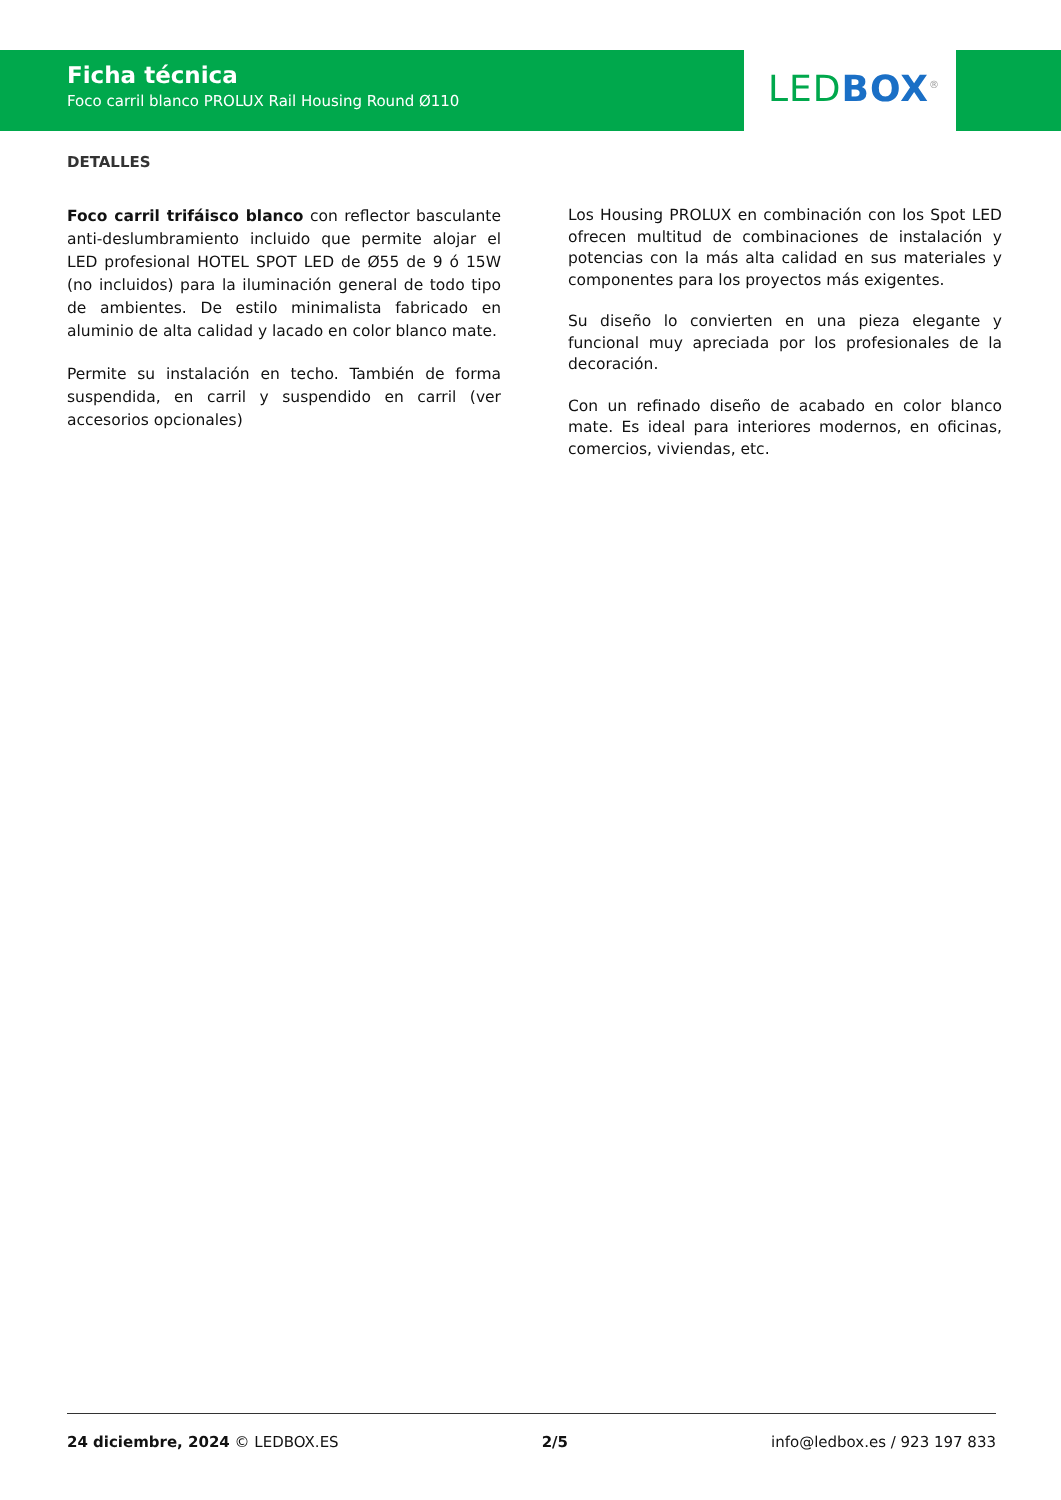Ficha técnica
Foco carril blanco PROLUX Rail Housing Round Ø110
LED BOX<sup>®</sup>
DETALLES
Foco carril trifáisco blanco con reflector basculante anti-deslumbramiento incluido que permite alojar el LED profesional HOTEL SPOT LED de Ø55 de 9 ó 15W (no incluidos) para la iluminación general de todo tipo de ambientes. De estilo minimalista fabricado en aluminio de alta calidad y lacado en color blanco mate.
Permite su instalación en techo. También de forma suspendida, en carril y suspendido en carril (ver accesorios opcionales)
Los Housing PROLUX en combinación con los Spot LED ofrecen multitud de combinaciones de instalación y potencias con la más alta calidad en sus materiales y componentes para los proyectos más exigentes.
Su diseño lo convierten en una pieza elegante y funcional muy apreciada por los profesionales de la decoración.
Con un refinado diseño de acabado en color blanco mate. Es ideal para interiores modernos, en oficinas, comercios, viviendas, etc.
24 diciembre, 2024 © LEDBOX.ES 2/5 info@ledbox.es / 923 197 833